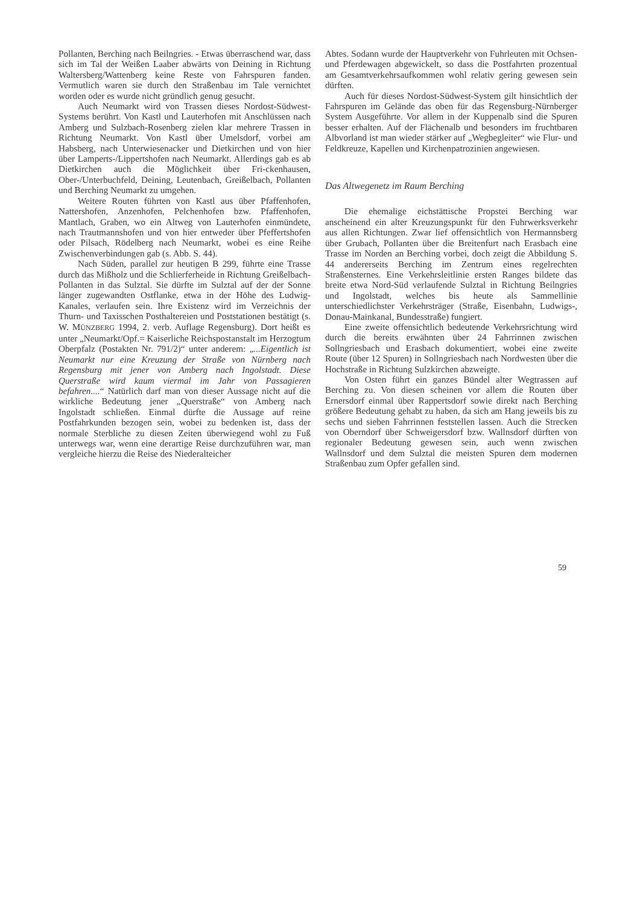Pollanten, Berching nach Beilngries. - Etwas überraschend war, dass sich im Tal der Weißen Laaber abwärts von Deining in Richtung Waltersberg/Wattenberg keine Reste von Fahrspuren fanden. Vermutlich waren sie durch den Straßenbau im Tale vernichtet worden oder es wurde nicht gründlich genug gesucht.
Auch Neumarkt wird von Trassen dieses Nordost-Südwest-Systems berührt. Von Kastl und Lauterhofen mit Anschlüssen nach Amberg und Sulzbach-Rosenberg zielen klar mehrere Trassen in Richtung Neumarkt. Von Kastl über Umelsdorf, vorbei am Habsberg, nach Unterwiesenacker und Dietkirchen und von hier über Lamperts-/Lippertshofen nach Neumarkt. Allerdings gab es ab Dietkirchen auch die Möglichkeit über Fri-ckenhausen, Ober-/Unterbuchfeld, Deining, Leutenbach, Greißelbach, Pollanten und Berching Neumarkt zu umgehen.
Weitere Routen führten von Kastl aus über Pfaffenhofen, Nattershofen, Anzenhofen, Pelchenhofen bzw. Pfaffenhofen, Mantlach, Graben, wo ein Altweg von Lauterhofen einmündete, nach Trautmannshofen und von hier entweder über Pfeffertshofen oder Pilsach, Rödelberg nach Neumarkt, wobei es eine Reihe Zwischenverbindungen gab (s. Abb. S. 44).
Nach Süden, parallel zur heutigen B 299, führte eine Trasse durch das Mißholz und die Schlierferheide in Richtung Greißelbach-Pollanten in das Sulztal. Sie dürfte im Sulztal auf der der Sonne länger zugewandten Ostflanke, etwa in der Höhe des Ludwig-Kanales, verlaufen sein. Ihre Existenz wird im Verzeichnis der Thurn- und Taxisschen Posthaltereien und Poststationen bestätigt (s. W. MÜNZBERG 1994, 2. verb. Auflage Regensburg). Dort heißt es unter „Neumarkt/Opf.= Kaiserliche Reichspostanstalt im Herzogtum Oberpfalz (Postakten Nr. 791/2)“ unter anderem: „...Eigentlich ist Neumarkt nur eine Kreuzung der Straße von Nürnberg nach Regensburg mit jener von Amberg nach Ingolstadt. Diese Querstraße wird kaum viermal im Jahr von Passagieren befahren....“ Natürlich darf man von dieser Aussage nicht auf die wirkliche Bedeutung jener „Querstraße“ von Amberg nach Ingolstadt schließen. Einmal dürfte die Aussage auf reine Postfahrkunden bezogen sein, wobei zu bedenken ist, dass der normale Sterbliche zu diesen Zeiten überwiegend wohl zu Fuß unterwegs war, wenn eine derartige Reise durchzuführen war, man vergleiche hierzu die Reise des Niederalteicher
Abtes. Sodann wurde der Hauptverkehr von Fuhrleuten mit Ochsen- und Pferdewagen abgewickelt, so dass die Postfahrten prozentual am Gesamtverkehrsaufkommen wohl relativ gering gewesen sein dürften.
Auch für dieses Nordost-Südwest-System gilt hinsichtlich der Fahrspuren im Gelände das oben für das Regensburg-Nürnberger System Ausgeführte. Vor allem in der Kuppenalb sind die Spuren besser erhalten. Auf der Flächenalb und besonders im fruchtbaren Albvorland ist man wieder stärker auf „Wegbegleiter“ wie Flur- und Feldkreuze, Kapellen und Kirchenpatrozinien angewiesen.
Das Altwegenetz im Raum Berching
Die ehemalige eichstättische Propstei Berching war anscheinend ein alter Kreuzungspunkt für den Fuhrwerksverkehr aus allen Richtungen. Zwar lief offensichtlich von Hermannsberg über Grubach, Pollanten über die Breitenfurt nach Erasbach eine Trasse im Norden an Berching vorbei, doch zeigt die Abbildung S. 44 andererseits Berching im Zentrum eines regelrechten Straßensternes. Eine Verkehrsleitlinie ersten Ranges bildete das breite etwa Nord-Süd verlaufende Sulztal in Richtung Beilngries und Ingolstadt, welches bis heute als Sammellinie unterschiedlichster Verkehrsträger (Straße, Eisenbahn, Ludwigs-, Donau-Mainkanal, Bundesstraße) fungiert.
Eine zweite offensichtlich bedeutende Verkehrsrichtung wird durch die bereits erwähnten über 24 Fahrrinnen zwischen Sollngriesbach und Erasbach dokumentiert, wobei eine zweite Route (über 12 Spuren) in Sollngriesbach nach Nordwesten über die Hochstraße in Richtung Sulzkirchen abzweigte.
Von Osten führt ein ganzes Bündel alter Wegtrassen auf Berching zu. Von diesen scheinen vor allem die Routen über Ernersdorf einmal über Rappertsdorf sowie direkt nach Berching größere Bedeutung gehabt zu haben, da sich am Hang jeweils bis zu sechs und sieben Fahrrinnen feststellen lassen. Auch die Strecken von Oberndorf über Schweigersdorf bzw. Wallnsdorf dürften von regionaler Bedeutung gewesen sein, auch wenn zwischen Wallnsdorf und dem Sulztal die meisten Spuren dem modernen Straßenbau zum Opfer gefallen sind.
59